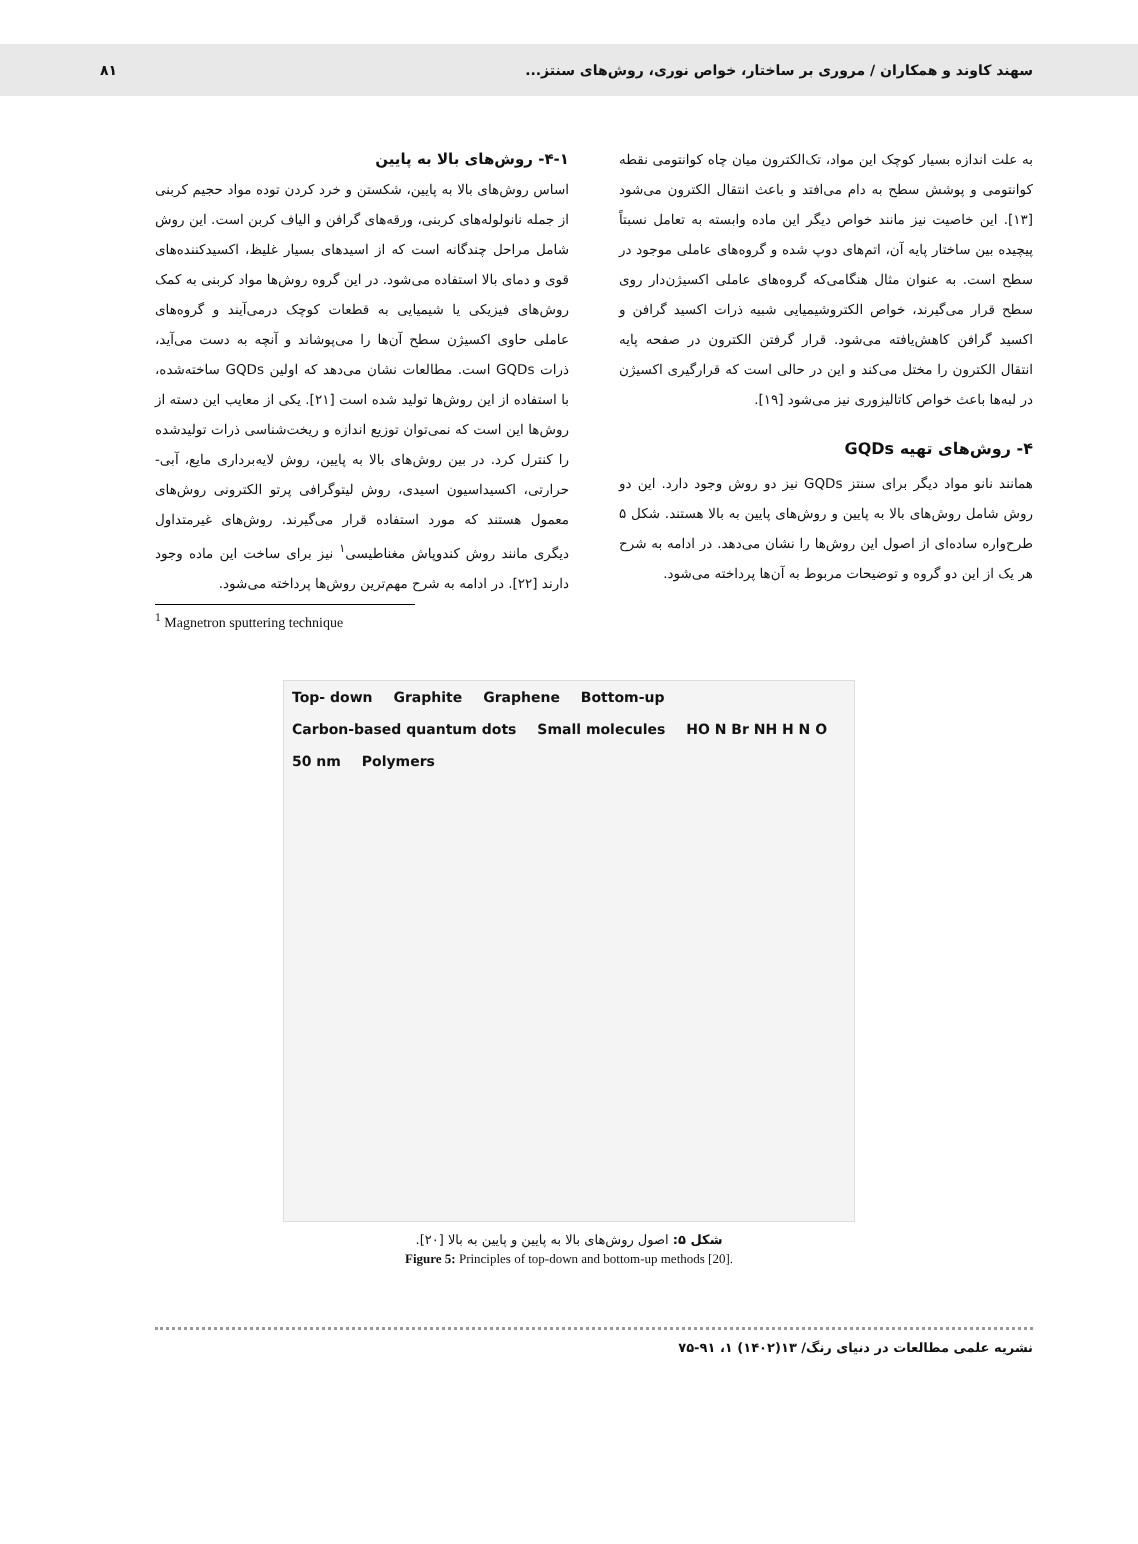سهند کاوند و همکاران / مروری بر ساختار، خواص نوری، روش‌های سنتز...
۸۱
به علت اندازه بسیار کوچک این مواد، تک‌الکترون میان چاه کوانتومی نقطه کوانتومی و پوشش سطح به دام می‌افتد و باعث انتقال الکترون می‌شود [۱۳]. این خاصیت نیز مانند خواص دیگر این ماده وابسته به تعامل نسبتاً پیچیده بین ساختار پایه آن، اتم‌های دوپ شده و گروه‌های عاملی موجود در سطح است. به عنوان مثال هنگامی‌که گروه‌های عاملی اکسیژن‌دار روی سطح قرار می‌گیرند، خواص الکتروشیمیایی شبیه ذرات اکسید گرافن و اکسید گرافن کاهش‌یافته می‌شود. قرار گرفتن الکترون در صفحه پایه انتقال الکترون را مختل می‌کند و این در حالی است که قرارگیری اکسیژن در لبه‌ها باعث خواص کاتالیزوری نیز می‌شود [۱۹].
۴- روش‌های تهیه GQDs
همانند نانو مواد دیگر برای سنتز GQDs نیز دو روش وجود دارد. این دو روش شامل روش‌های بالا به پایین و روش‌های پایین به بالا هستند. شکل ۵ طرح‌واره ساده‌ای از اصول این روش‌ها را نشان می‌دهد. در ادامه به شرح هر یک از این دو گروه و توضیحات مربوط به آن‌ها پرداخته می‌شود.
۴-۱- روش‌های بالا به پایین
اساس روش‌های بالا به پایین، شکستن و خرد کردن توده مواد حجیم کربنی از جمله نانولوله‌های کربنی، ورقه‌های گرافن و الیاف کربن است. این روش شامل مراحل چندگانه است که از اسیدهای بسیار غلیظ، اکسیدکننده‌های قوی و دمای بالا استفاده می‌شود. در این گروه روش‌ها مواد کربنی به کمک روش‌های فیزیکی یا شیمیایی به قطعات کوچک درمی‌آیند و گروه‌های عاملی حاوی اکسیژن سطح آن‌ها را می‌پوشاند و آنچه به دست می‌آید، ذرات GQDs است. مطالعات نشان می‌دهد که اولین GQDs ساخته‌شده، با استفاده از این روش‌ها تولید شده است [۲۱]. یکی از معایب این دسته از روش‌ها این است که نمی‌توان توزیع اندازه و ریخت‌شناسی ذرات تولیدشده را کنترل کرد. در بین روش‌های بالا به پایین، روش لایه‌برداری مایع، آبی-حرارتی، اکسیداسیون اسیدی، روش لیتوگرافی پرتو الکترونی روش‌های معمول هستند که مورد استفاده قرار می‌گیرند. روش‌های غیرمتداول دیگری مانند روش کندوپاش مغناطیسی<sup>۱</sup> نیز برای ساخت این ماده وجود دارند [۲۲]. در ادامه به شرح مهم‌ترین روش‌ها پرداخته می‌شود.
<sup>1</sup> Magnetron sputtering technique
Top- down Graphite Graphene Bottom-up Carbon-based quantum dots Small molecules HO N Br NH H N O 50 nm Polymers
شکل ۵: اصول روش‌های بالا به پایین و پایین به بالا [۲۰].
Figure 5: Principles of top-down and bottom-up methods [20].
نشریه علمی مطالعات در دنیای رنگ/ ۱۳(۱۴۰۲) ۱، ۹۱-۷۵